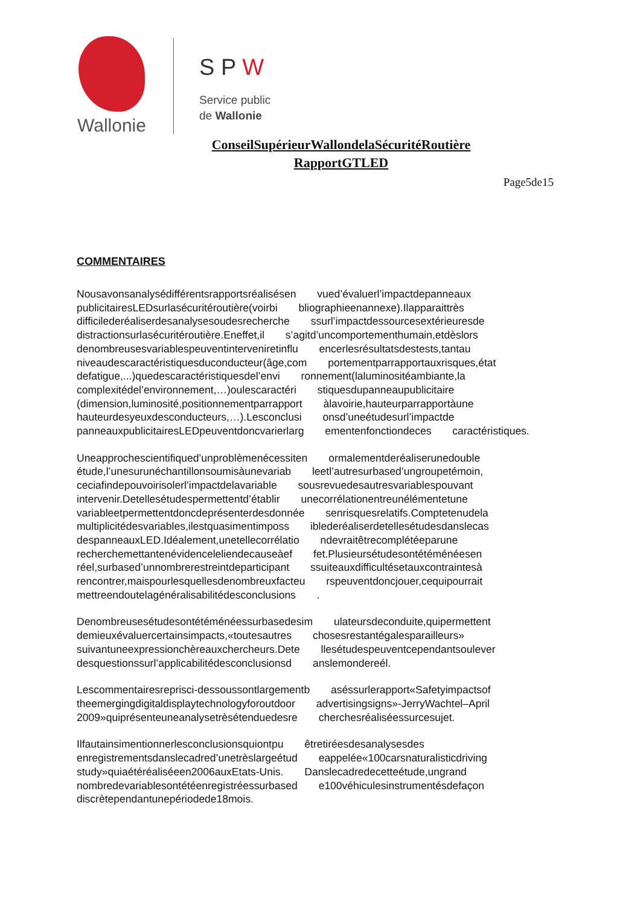Wallonie
S P W
Service public
de Wallonie
ConseilSupérieurWallondelaSécuritéRoutière
RapportGTLED
Page5de15
COMMENTAIRES
Nousavonsanalysédifférentsrapportsréalisésen vued’évaluerl’impactdepanneaux publicitairesLEDsurlasécuritéroutière(voirbi bliographieenannexe).Ilapparaittrès difficilederéaliserdesanalysesoudesrecherche ssurl’impactdessourcesextérieuresde distractionsurlasécuritéroutière.Eneffet,il s’agitd’uncomportementhumain,etdèslors denombreusesvariablespeuventinterveniretinflu encerlesrésultatsdestests,tantau niveaudescaractéristiquesduconducteur(âge,com portementparrapportauxrisques,état defatigue,...)quedescaractéristiquesdel’envi ronnement(laluminositéambiante,la complexitédel’environnement,…)oulescaractéri stiquesdupanneaupublicitaire (dimension,luminosité,positionnementparrapport àlavoirie,hauteurparrapportàune hauteurdesyeuxdesconducteurs,…).Lesconclusi onsd’uneétudesurl’impactde panneauxpublicitairesLEDpeuventdoncvarierlarg ementenfonctiondeces caractéristiques.
Uneapprochescientifiqued’unproblèmenécessiten ormalementderéaliserunedouble étude,l’unesurunéchantillonsoumisàunevariab leetl’autresurbased’ungroupetémoin, ceciafindepouvoirisolerl’impactdelavariable sousrevuedesautresvariablespouvant intervenir.Detellesétudespermettentd’établir unecorrélationentreunélémentetune variableetpermettentdoncdeprésenterdesdonnée senrisquesrelatifs.Comptetenudela multiplicitédesvariables,ilestquasimentimposs iblederéaliserdetellesétudesdanslecas despanneauxLED.Idéalement,unetellecorrélatio ndevraitêtrecomplétéeparune recherchemettantenévidenceleliendecauseàef fet.Plusieursétudesontétéménéesen réel,surbased’unnombrerestreintdeparticipant ssuiteauxdifficultésetauxcontraintesà rencontrer,maispourlesquellesdenombreuxfacteu rspeuventdoncjouer,cequipourrait mettreendoutelagénéralisabilitédesconclusions .
Denombreusesétudesontétéménéessurbasedesim ulateursdeconduite,quipermettent demieuxévaluercertainsimpacts,«toutesautres chosesrestantégalesparailleurs» suivantuneexpressionchèreauxchercheurs.Dete llesétudespeuventcependantsoulever desquestionssurl’applicabilitédesconclusionsd anslemondereél.
Lescommentairesreprisci-dessoussontlargementb aséssurlerapport«Safetyimpactsof theemergingdigitaldisplaytechnologyforoutdoor advertisingsigns»-JerryWachtel–April 2009»quiprésenteuneanalysetrèsétenduedesre cherchesréaliséessurcesujet.
Ilfautainsimentionnerlesconclusionsquiontpu êtretiréesdesanalysesdes enregistrementsdanslecadred’unetrèslargeétud eappelée«100carsnaturalisticdriving study»quiaétéréaliséeen2006auxEtats-Unis. Danslecadredecetteétude,ungrand nombredevariablesontétéenregistréessurbased e100véhiculesinstrumentésdefaçon discrètependantunepériodede18mois.